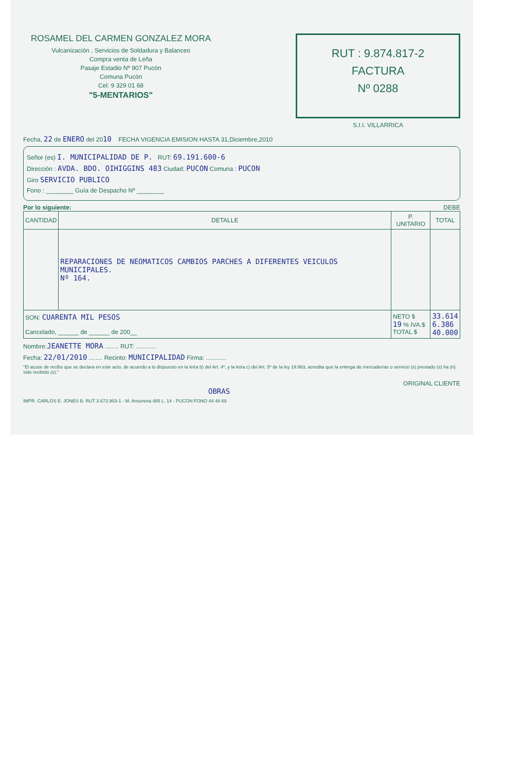ROSAMEL DEL CARMEN GONZALEZ MORA
Vulcanización , Servicios de Soldadura y Balanceo
Compra venta de Leña
Pasaje Estadio Nº 907 Pucón
Comuna Pucón
Cel: 9 329 01 68
"5-MENTARIOS"
RUT : 9.874.817-2
FACTURA
Nº 0288
S.I.I. VILLARRICA
Fecha, 22 de ENERO del 2010 FECHA VIGENCIA EMISION HASTA 31,Diciembre,2010
Señor (es) I. MUNICIPALIDAD DE P. RUT: 69.191.600-6
Dirección : AVDA. BDO. OIHIGGINS 483 Ciudad: PUCON Comuna : PUCON
Giro SERVICIO PUBLICO
Fono : ________ Guía de Despacho Nº ________
Por lo siguiente: DEBE
| CANTIDAD | DETALLE | P. UNITARIO | TOTAL |
| --- | --- | --- | --- |
| | REPARACIONES DE NEOMATICOS CAMBIOS PARCHES A DIFERENTES VEICULOS MUNICIPALES. Nº 164. | | |
| SON: CUARENTA MIL PESOS Cancelado, ______ de ______ de 200__ | | NETO $ 19 % IVA.$ TOTAL $ | 33.614 6.386 40.000 |
Nombre:JEANETTE MORA ........ RUT: ............
Fecha: 22/01/2010 ........ Recinto: MUNICIPALIDAD Firma: ............
"El acuse de recibo que se declara en este acto, de acuerdo a lo dispuesto en la letra b) del Art. 4º, y la letra c) del Art. 5º de la ley 19.983, acredita que la entrega de mercaderías o servicio (s) prestado (s) ha (n) sido recibido (s)."
ORIGINAL CLIENTE
OBRAS
IMPR. CARLOS E. JONES B. RUT 3.672.903-1 - M. Ansorena 485 L. 14 - PUCON FONO 44 48 69